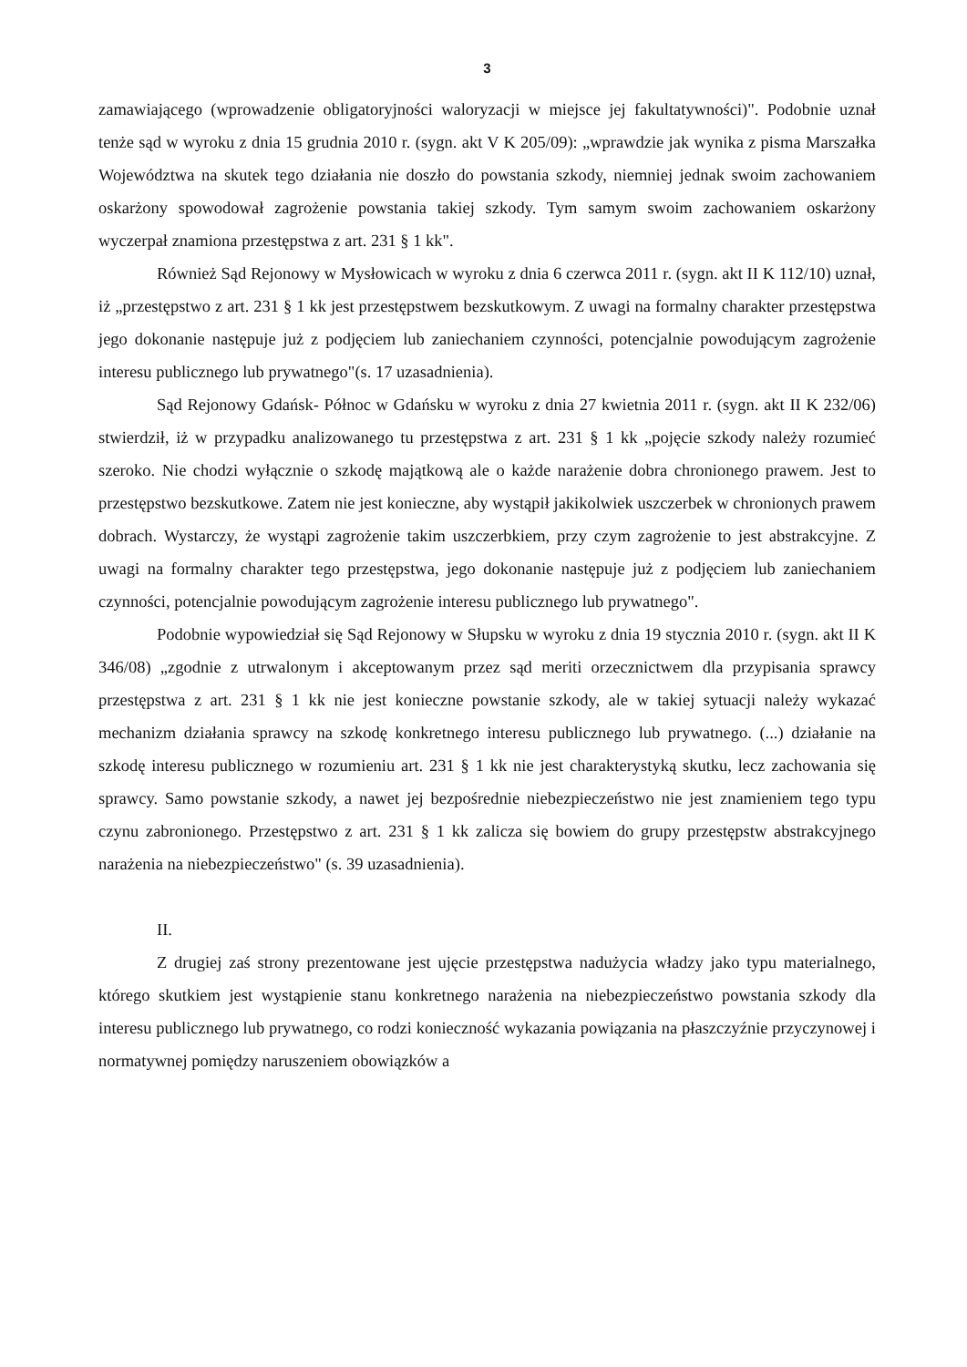3
zamawiającego (wprowadzenie obligatoryjności waloryzacji w miejsce jej fakultatywności)". Podobnie uznał tenże sąd w wyroku z dnia 15 grudnia 2010 r. (sygn. akt V K 205/09): „wprawdzie jak wynika z pisma Marszałka Województwa na skutek tego działania nie doszło do powstania szkody, niemniej jednak swoim zachowaniem oskarżony spowodował zagrożenie powstania takiej szkody. Tym samym swoim zachowaniem oskarżony wyczerpał znamiona przestępstwa z art. 231 § 1 kk".
Również Sąd Rejonowy w Mysłowicach w wyroku z dnia 6 czerwca 2011 r. (sygn. akt II K 112/10) uznał, iż „przestępstwo z art. 231 § 1 kk jest przestępstwem bezskutkowym. Z uwagi na formalny charakter przestępstwa jego dokonanie następuje już z podjęciem lub zaniechaniem czynności, potencjalnie powodującym zagrożenie interesu publicznego lub prywatnego"(s. 17 uzasadnienia).
Sąd Rejonowy Gdańsk- Północ w Gdańsku w wyroku z dnia 27 kwietnia 2011 r. (sygn. akt II K 232/06) stwierdził, iż w przypadku analizowanego tu przestępstwa z art. 231 § 1 kk „pojęcie szkody należy rozumieć szeroko. Nie chodzi wyłącznie o szkodę majątkową ale o każde narażenie dobra chronionego prawem. Jest to przestępstwo bezskutkowe. Zatem nie jest konieczne, aby wystąpił jakikolwiek uszczerbek w chronionych prawem dobrach. Wystarczy, że wystąpi zagrożenie takim uszczerbkiem, przy czym zagrożenie to jest abstrakcyjne. Z uwagi na formalny charakter tego przestępstwa, jego dokonanie następuje już z podjęciem lub zaniechaniem czynności, potencjalnie powodującym zagrożenie interesu publicznego lub prywatnego".
Podobnie wypowiedział się Sąd Rejonowy w Słupsku w wyroku z dnia 19 stycznia 2010 r. (sygn. akt II K 346/08) „zgodnie z utrwalonym i akceptowanym przez sąd meriti orzecznictwem dla przypisania sprawcy przestępstwa z art. 231 § 1 kk nie jest konieczne powstanie szkody, ale w takiej sytuacji należy wykazać mechanizm działania sprawcy na szkodę konkretnego interesu publicznego lub prywatnego. (...) działanie na szkodę interesu publicznego w rozumieniu art. 231 § 1 kk nie jest charakterystyką skutku, lecz zachowania się sprawcy. Samo powstanie szkody, a nawet jej bezpośrednie niebezpieczeństwo nie jest znamieniem tego typu czynu zabronionego. Przestępstwo z art. 231 § 1 kk zalicza się bowiem do grupy przestępstw abstrakcyjnego narażenia na niebezpieczeństwo" (s. 39 uzasadnienia).
II.
Z drugiej zaś strony prezentowane jest ujęcie przestępstwa nadużycia władzy jako typu materialnego, którego skutkiem jest wystąpienie stanu konkretnego narażenia na niebezpieczeństwo powstania szkody dla interesu publicznego lub prywatnego, co rodzi konieczność wykazania powiązania na płaszczyźnie przyczynowej i normatywnej pomiędzy naruszeniem obowiązków a